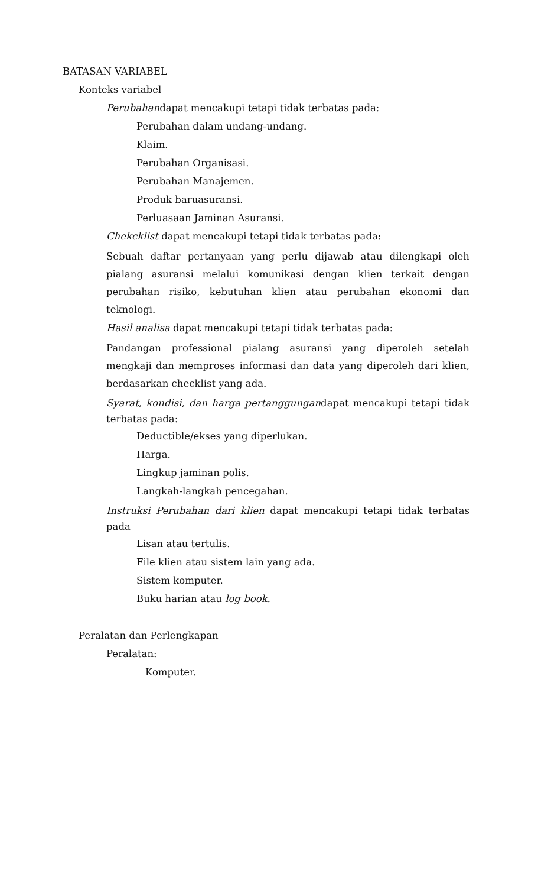BATASAN VARIABEL
Konteks variabel
Perubahandapat mencakupi tetapi tidak terbatas pada:
Perubahan dalam undang-undang.
Klaim.
Perubahan Organisasi.
Perubahan Manajemen.
Produk baruasuransi.
Perluasaan Jaminan Asuransi.
Chekcklist dapat mencakupi tetapi tidak terbatas pada:
Sebuah daftar pertanyaan yang perlu dijawab atau dilengkapi oleh pialang asuransi melalui komunikasi dengan klien terkait dengan perubahan risiko, kebutuhan klien atau perubahan ekonomi dan teknologi.
Hasil analisa dapat mencakupi tetapi tidak terbatas pada:
Pandangan professional pialang asuransi yang diperoleh setelah mengkaji dan memproses informasi dan data yang diperoleh dari klien, berdasarkan checklist yang ada.
Syarat, kondisi, dan harga pertanggungandapat mencakupi tetapi tidak terbatas pada:
Deductible/ekses yang diperlukan.
Harga.
Lingkup jaminan polis.
Langkah-langkah pencegahan.
Instruksi Perubahan dari klien dapat mencakupi tetapi tidak terbatas pada
Lisan atau tertulis.
File klien atau sistem lain yang ada.
Sistem komputer.
Buku harian atau log book.
Peralatan dan Perlengkapan
Peralatan:
Komputer.